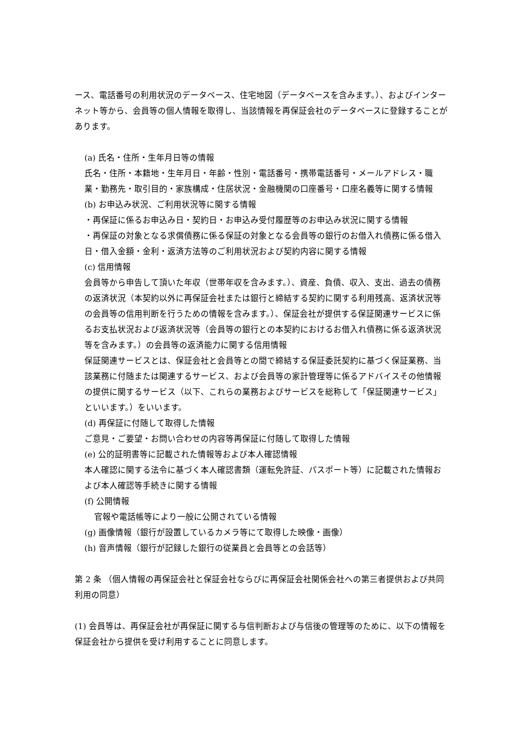ース、電話番号の利用状況のデータベース、住宅地図（データベースを含みます。）、およびインターネット等から、会員等の個人情報を取得し、当該情報を再保証会社のデータベースに登録することがあります。
(a) 氏名・住所・生年月日等の情報
氏名・住所・本籍地・生年月日・年齢・性別・電話番号・携帯電話番号・メールアドレス・職業・勤務先・取引目的・家族構成・住居状況・金融機関の口座番号・口座名義等に関する情報
(b) お申込み状況、ご利用状況等に関する情報
・再保証に係るお申込み日・契約日・お申込み受付履歴等のお申込み状況に関する情報
・再保証の対象となる求償債務に係る保証の対象となる会員等の銀行のお借入れ債務に係る借入日・借入金額・金利・返済方法等のご利用状況および契約内容に関する情報
(c) 信用情報
会員等から申告して頂いた年収（世帯年収を含みます。）、資産、負債、収入、支出、過去の債務の返済状況（本契約以外に再保証会社または銀行と締結する契約に関する利用残高、返済状況等の会員等の信用判断を行うための情報を含みます。）、保証会社が提供する保証関連サービスに係るお支払状況および返済状況等（会員等の銀行との本契約におけるお借入れ債務に係る返済状況等を含みます。）の会員等の返済能力に関する信用情報
保証関連サービスとは、保証会社と会員等との間で締結する保証委託契約に基づく保証業務、当該業務に付随または関連するサービス、および会員等の家計管理等に係るアドバイスその他情報の提供に関するサービス（以下、これらの業務およびサービスを総称して「保証関連サービス」といいます。）をいいます。
(d) 再保証に付随して取得した情報
ご意見・ご要望・お問い合わせの内容等再保証に付随して取得した情報
(e) 公的証明書等に記載された情報等および本人確認情報
本人確認に関する法令に基づく本人確認書類（運転免許証、パスポート等）に記載された情報および本人確認等手続きに関する情報
(f) 公開情報
官報や電話帳等により一般に公開されている情報
(g) 画像情報（銀行が設置しているカメラ等にて取得した映像・画像）
(h) 音声情報（銀行が記録した銀行の従業員と会員等との会話等）
第 2 条 （個人情報の再保証会社と保証会社ならびに再保証会社関係会社への第三者提供および共同利用の同意）
(1) 会員等は、再保証会社が再保証に関する与信判断および与信後の管理等のために、以下の情報を保証会社から提供を受け利用することに同意します。